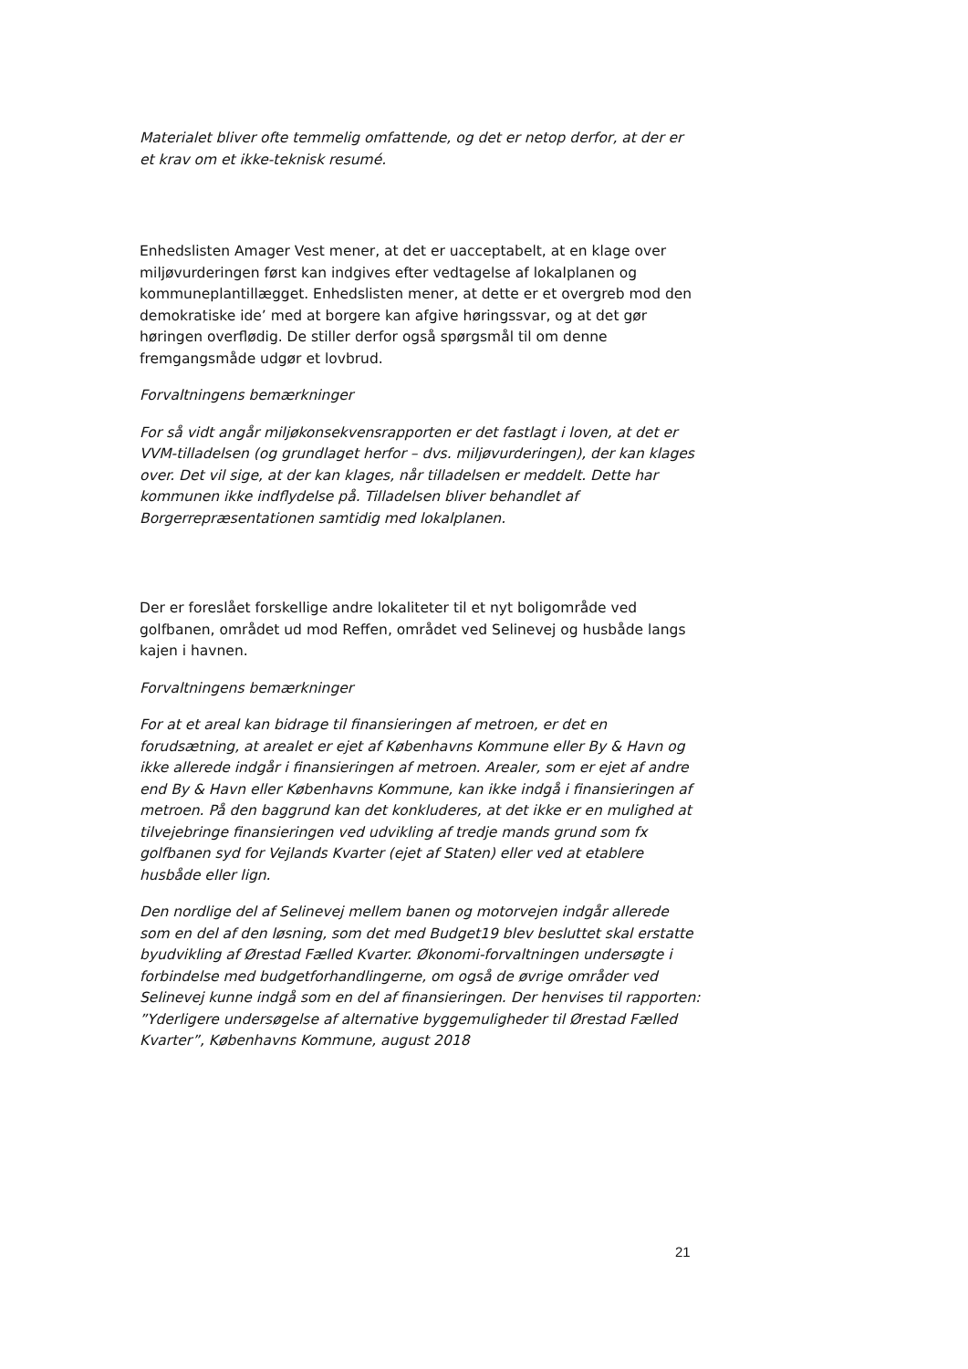Materialet bliver ofte temmelig omfattende, og det er netop derfor, at der er et krav om et ikke-teknisk resumé.
Enhedslisten Amager Vest mener, at det er uacceptabelt, at en klage over miljøvurderingen først kan indgives efter vedtagelse af lokalplanen og kommuneplantillægget. Enhedslisten mener, at dette er et overgreb mod den demokratiske ide’ med at borgere kan afgive høringssvar, og at det gør høringen overflødig. De stiller derfor også spørgsmål til om denne fremgangsmåde udgør et lovbrud.
Forvaltningens bemærkninger
For så vidt angår miljøkonsekvensrapporten er det fastlagt i loven, at det er VVM-tilladelsen (og grundlaget herfor – dvs. miljøvurderingen), der kan klages over. Det vil sige, at der kan klages, når tilladelsen er meddelt. Dette har kommunen ikke indflydelse på. Tilladelsen bliver behandlet af Borgerrepræsentationen samtidig med lokalplanen.
Der er foreslået forskellige andre lokaliteter til et nyt boligområde ved golfbanen, området ud mod Reffen, området ved Selinevej og husbåde langs kajen i havnen.
Forvaltningens bemærkninger
For at et areal kan bidrage til finansieringen af metroen, er det en forudsætning, at arealet er ejet af Københavns Kommune eller By & Havn og ikke allerede indgår i finansieringen af metroen. Arealer, som er ejet af andre end By & Havn eller Københavns Kommune, kan ikke indgå i finansieringen af metroen. På den baggrund kan det konkluderes, at det ikke er en mulighed at tilvejebringe finansieringen ved udvikling af tredje mands grund som fx golfbanen syd for Vejlands Kvarter (ejet af Staten) eller ved at etablere husbåde eller lign.
Den nordlige del af Selinevej mellem banen og motorvejen indgår allerede som en del af den løsning, som det med Budget19 blev besluttet skal erstatte byudvikling af Ørestad Fælled Kvarter. Økonomi-forvaltningen undersøgte i forbindelse med budgetforhandlingerne, om også de øvrige områder ved Selinevej kunne indgå som en del af finansieringen. Der henvises til rapporten: ”Yderligere undersøgelse af alternative byggemuligheder til Ørestad Fælled Kvarter”, Københavns Kommune, august 2018
21